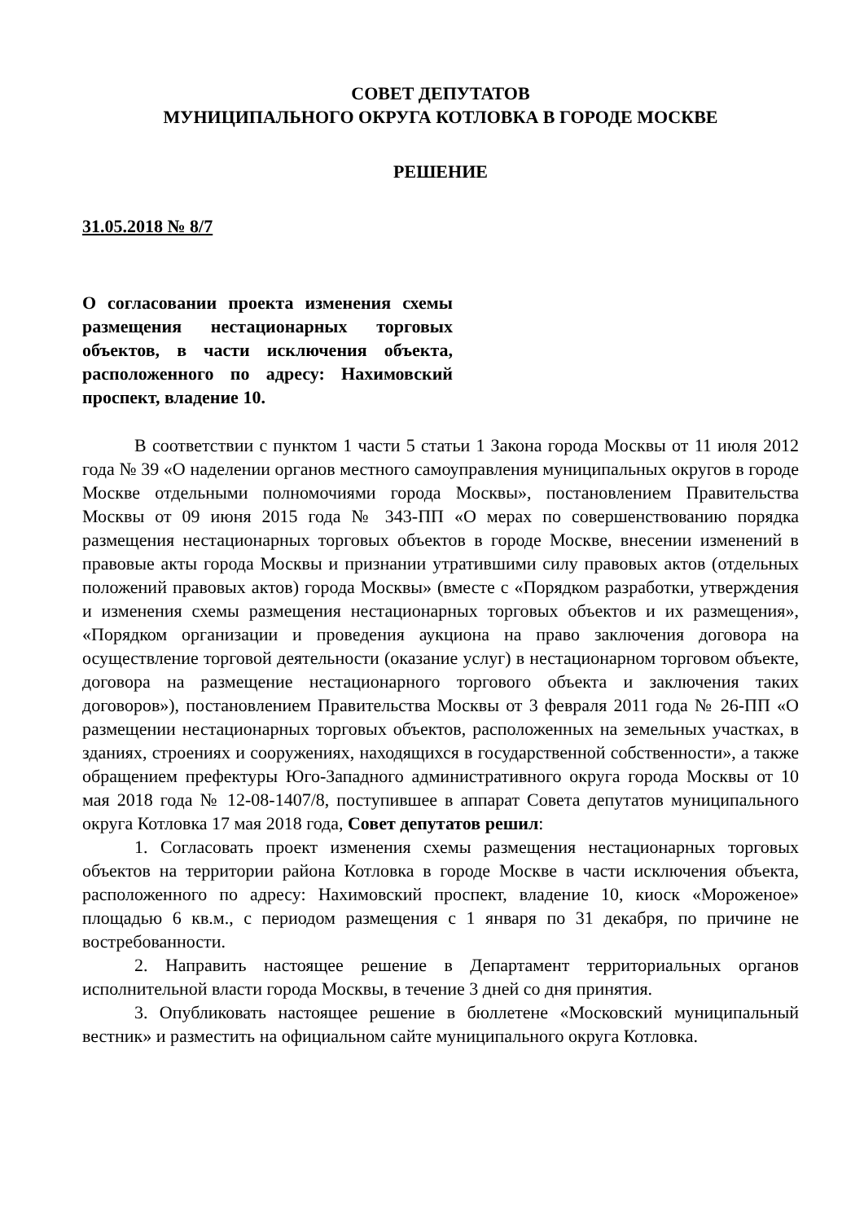СОВЕТ ДЕПУТАТОВ
МУНИЦИПАЛЬНОГО ОКРУГА КОТЛОВКА В ГОРОДЕ МОСКВЕ
РЕШЕНИЕ
31.05.2018 № 8/7
О согласовании проекта изменения схемы размещения нестационарных торговых объектов, в части исключения объекта, расположенного по адресу: Нахимовский проспект, владение 10.
В соответствии с пунктом 1 части 5 статьи 1 Закона города Москвы от 11 июля 2012 года № 39 «О наделении органов местного самоуправления муниципальных округов в городе Москве отдельными полномочиями города Москвы», постановлением Правительства Москвы от 09 июня 2015 года № 343-ПП «О мерах по совершенствованию порядка размещения нестационарных торговых объектов в городе Москве, внесении изменений в правовые акты города Москвы и признании утратившими силу правовых актов (отдельных положений правовых актов) города Москвы» (вместе с «Порядком разработки, утверждения и изменения схемы размещения нестационарных торговых объектов и их размещения», «Порядком организации и проведения аукциона на право заключения договора на осуществление торговой деятельности (оказание услуг) в нестационарном торговом объекте, договора на размещение нестационарного торгового объекта и заключения таких договоров»), постановлением Правительства Москвы от 3 февраля 2011 года № 26-ПП «О размещении нестационарных торговых объектов, расположенных на земельных участках, в зданиях, строениях и сооружениях, находящихся в государственной собственности», а также обращением префектуры Юго-Западного административного округа города Москвы от 10 мая 2018 года № 12-08-1407/8, поступившее в аппарат Совета депутатов муниципального округа Котловка 17 мая 2018 года, Совет депутатов решил:
1. Согласовать проект изменения схемы размещения нестационарных торговых объектов на территории района Котловка в городе Москве в части исключения объекта, расположенного по адресу: Нахимовский проспект, владение 10, киоск «Мороженое» площадью 6 кв.м., с периодом размещения с 1 января по 31 декабря, по причине не востребованности.
2. Направить настоящее решение в Департамент территориальных органов исполнительной власти города Москвы, в течение 3 дней со дня принятия.
3. Опубликовать настоящее решение в бюллетене «Московский муниципальный вестник» и разместить на официальном сайте муниципального округа Котловка.